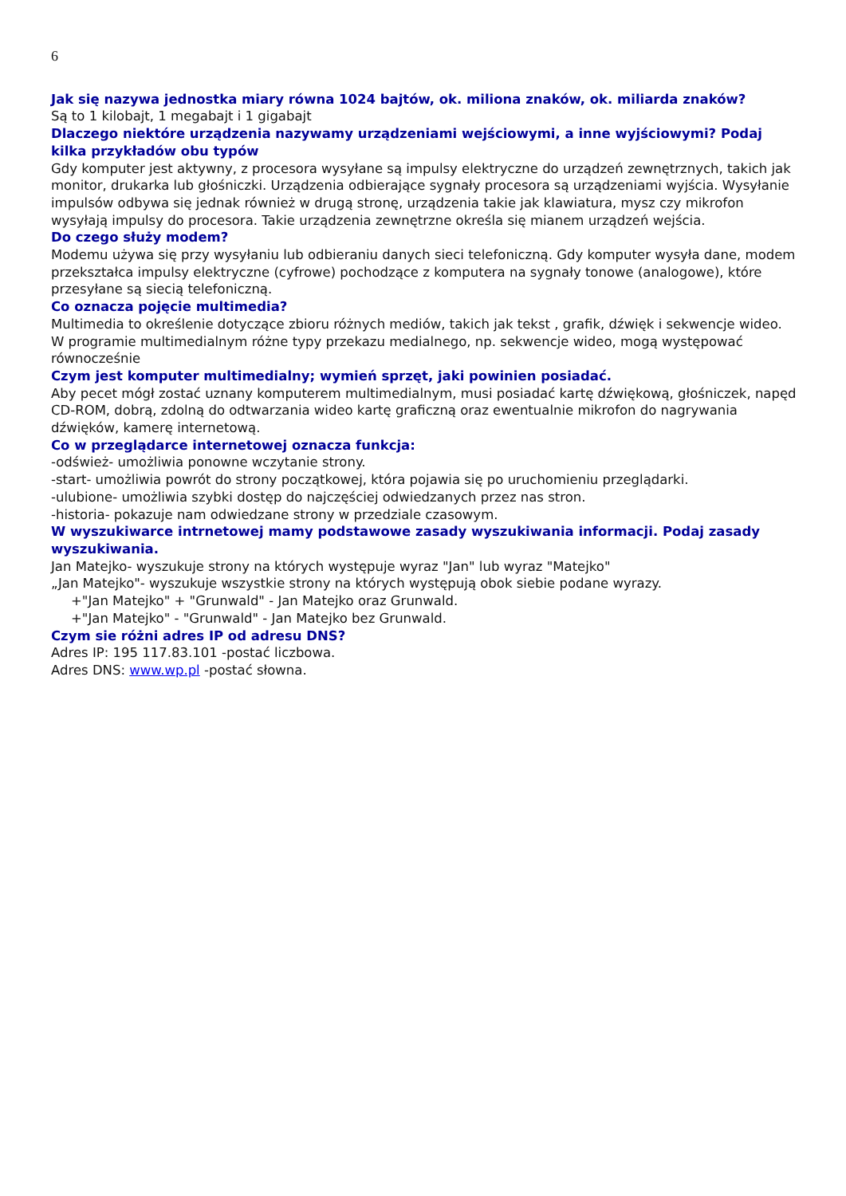6
Jak się nazywa jednostka miary równa 1024 bajtów, ok. miliona znaków, ok. miliarda znaków?
Są to 1 kilobajt, 1 megabajt i 1 gigabajt
Dlaczego niektóre urządzenia nazywamy urządzeniami wejściowymi, a inne wyjściowymi? Podaj kilka przykładów obu typów
Gdy komputer jest aktywny, z procesora wysyłane są impulsy elektryczne do urządzeń zewnętrznych, takich jak monitor, drukarka lub głośniczki. Urządzenia odbierające sygnały procesora są urządzeniami wyjścia. Wysyłanie impulsów odbywa się jednak również w drugą stronę, urządzenia takie jak klawiatura, mysz czy mikrofon wysyłają impulsy do procesora. Takie urządzenia zewnętrzne określa się mianem urządzeń wejścia.
Do czego służy modem?
Modemu używa się przy wysyłaniu lub odbieraniu danych sieci telefoniczną. Gdy komputer wysyła dane, modem przekształca impulsy elektryczne (cyfrowe) pochodzące z komputera na sygnały tonowe (analogowe), które przesyłane są siecią telefoniczną.
Co oznacza pojęcie multimedia?
Multimedia to określenie dotyczące zbioru różnych mediów, takich jak tekst , grafik, dźwięk i sekwencje wideo. W programie multimedialnym różne typy przekazu medialnego, np. sekwencje wideo, mogą występować równocześnie
Czym jest komputer multimedialny; wymień sprzęt, jaki powinien posiadać.
Aby pecet mógł zostać uznany komputerem multimedialnym, musi posiadać kartę dźwiękową, głośniczek, napęd CD-ROM, dobrą, zdolną do odtwarzania wideo kartę graficzną oraz ewentualnie mikrofon do nagrywania dźwięków, kamerę internetową.
Co w przeglądarce internetowej oznacza funkcja:
-odśwież- umożliwia ponowne wczytanie strony.
-start- umożliwia powrót do strony początkowej, która pojawia się po uruchomieniu przeglądarki.
-ulubione- umożliwia szybki dostęp do najczęściej odwiedzanych przez nas stron.
-historia- pokazuje nam odwiedzane strony w przedziale czasowym.
W wyszukiwarce intrnetowej mamy podstawowe zasady wyszukiwania informacji. Podaj zasady wyszukiwania.
Jan Matejko- wyszukuje strony na których występuje wyraz "Jan" lub wyraz "Matejko"
„Jan Matejko"- wyszukuje wszystkie strony na których występują obok siebie podane wyrazy.
+"Jan Matejko" + "Grunwald" - Jan Matejko oraz Grunwald.
+"Jan Matejko" - "Grunwald" - Jan Matejko bez Grunwald.
Czym sie różni adres IP od adresu DNS?
Adres IP: 195 117.83.101 -postać liczbowa.
Adres DNS: www.wp.pl -postać słowna.